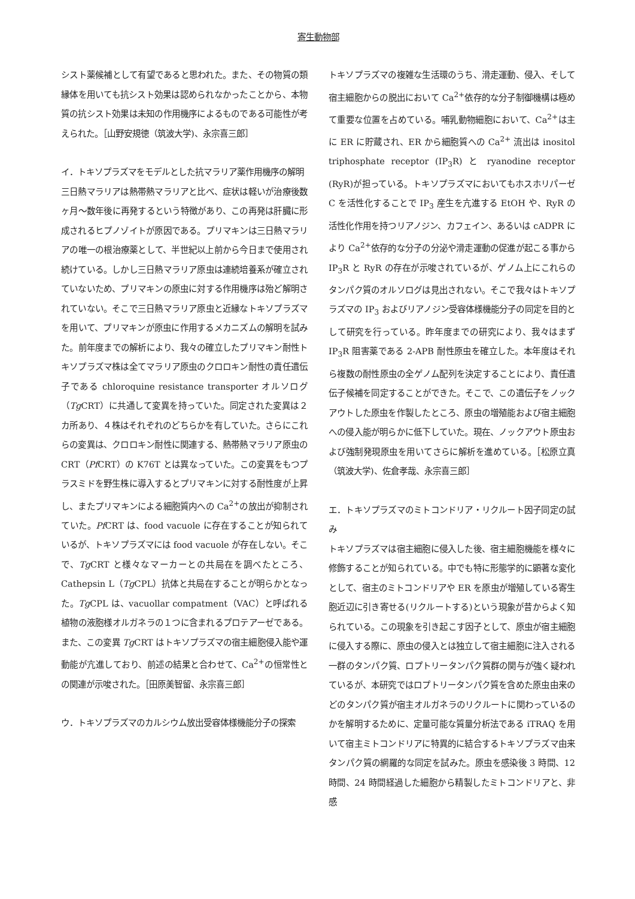寄生動物部
シスト薬候補として有望であると思われた。また、その物質の類縁体を用いても抗シスト効果は認められなかったことから、本物質の抗シスト効果は未知の作用機序によるものである可能性が考えられた。［山野安規徳（筑波大学)、永宗喜三郎］
イ．トキソプラズマをモデルとした抗マラリア薬作用機序の解明
三日熱マラリアは熱帯熱マラリアと比べ、症状は軽いが治療後数ヶ月〜数年後に再発するという特徴があり、この再発は肝臓に形成されるヒプノゾイトが原因である。プリマキンは三日熱マラリアの唯一の根治療薬として、半世紀以上前から今日まで使用され続けている。しかし三日熱マラリア原虫は連続培養系が確立されていないため、プリマキンの原虫に対する作用機序は殆ど解明されていない。そこで三日熱マラリア原虫と近縁なトキソプラズマを用いて、プリマキンが原虫に作用するメカニズムの解明を試みた。前年度までの解析により、我々の確立したプリマキン耐性トキソプラズマ株は全てマラリア原虫のクロロキン耐性の責任遺伝子である chloroquine resistance transporter オルソログ（Tg CRT）に共通して変異を持っていた。同定された変異は２カ所あり、４株はそれぞれのどちらかを有していた。さらにこれらの変異は、クロロキン耐性に関連する、熱帯熱マラリア原虫の CRT（Pf CRT）の K76T とは異なっていた。この変異をもつプラスミドを野生株に導入するとプリマキンに対する耐性度が上昇し、またプリマキンによる細胞質内への Ca<sup>2+</sup>の放出が抑制されていた。Pf CRT は、food vacuole に存在することが知られているが、トキソプラズマには food vacuole が存在しない。そこで、Tg CRT と様々なマーカーとの共局在を調べたところ、Cathepsin L（Tg CPL）抗体と共局在することが明らかとなった。Tg CPL は、vacuollar compatment（VAC）と呼ばれる植物の液胞様オルガネラの１つに含まれるプロテアーゼである。また、この変異 Tg CRT はトキソプラズマの宿主細胞侵入能や運動能が亢進しており、前述の結果と合わせて、Ca<sup>2+</sup>の恒常性との関連が示唆された。［田原美智留、永宗喜三郎］
ウ．トキソプラズマのカルシウム放出受容体様機能分子の探索
トキソプラズマの複雑な生活環のうち、滑走運動、侵入、そして宿主細胞からの脱出において Ca<sup>2+</sup>依存的な分子制御機構は極めて重要な位置を占めている。哺乳動物細胞において、Ca<sup>2+</sup>は主に ER に貯蔵され、ER から細胞質への Ca<sup>2+</sup> 流出は inositol triphosphate receptor (IP<sub>3</sub>R) と ryanodine receptor (RyR)が担っている。トキソプラズマにおいてもホスホリパーゼ C を活性化することで IP<sub>3</sub> 産生を亢進する EtOH や、RyR の活性化作用を持つリアノジン、カフェイン、あるいは cADPR により Ca<sup>2+</sup>依存的な分子の分泌や滑走運動の促進が起こる事から IP<sub>3</sub>R と RyR の存在が示唆されているが、ゲノム上にこれらのタンパク質のオルソログは見出されない。そこで我々はトキソプラズマの IP<sub>3</sub> およびリアノジン受容体様機能分子の同定を目的として研究を行っている。昨年度までの研究により、我々はまず IP<sub>3</sub>R 阻害薬である 2-APB 耐性原虫を確立した。本年度はそれら複数の耐性原虫の全ゲノム配列を決定することにより、責任遺伝子候補を同定することができた。そこで、この遺伝子をノックアウトした原虫を作製したところ、原虫の増殖能および宿主細胞への侵入能が明らかに低下していた。現在、ノックアウト原虫および強制発現原虫を用いてさらに解析を進めている。［松原立真（筑波大学)、佐倉孝哉、永宗喜三郎］
エ．トキソプラズマのミトコンドリア・リクルート因子同定の試み
トキソプラズマは宿主細胞に侵入した後、宿主細胞機能を様々に修飾することが知られている。中でも特に形態学的に顕著な変化として、宿主のミトコンドリアや ER を原虫が増殖している寄生胞近辺に引き寄せる(リクルートする)という現象が昔からよく知られている。この現象を引き起こす因子として、原虫が宿主細胞に侵入する際に、原虫の侵入とは独立して宿主細胞に注入される一群のタンパク質、ロプトリータンパク質群の関与が強く疑われているが、本研究ではロプトリータンパク質を含めた原虫由来のどのタンパク質が宿主オルガネラのリクルートに関わっているのかを解明するために、定量可能な質量分析法である iTRAQ を用いて宿主ミトコンドリアに特異的に結合するトキソプラズマ由来タンパク質の網羅的な同定を試みた。原虫を感染後 3 時間、12 時間、24 時間経過した細胞から精製したミトコンドリアと、非感